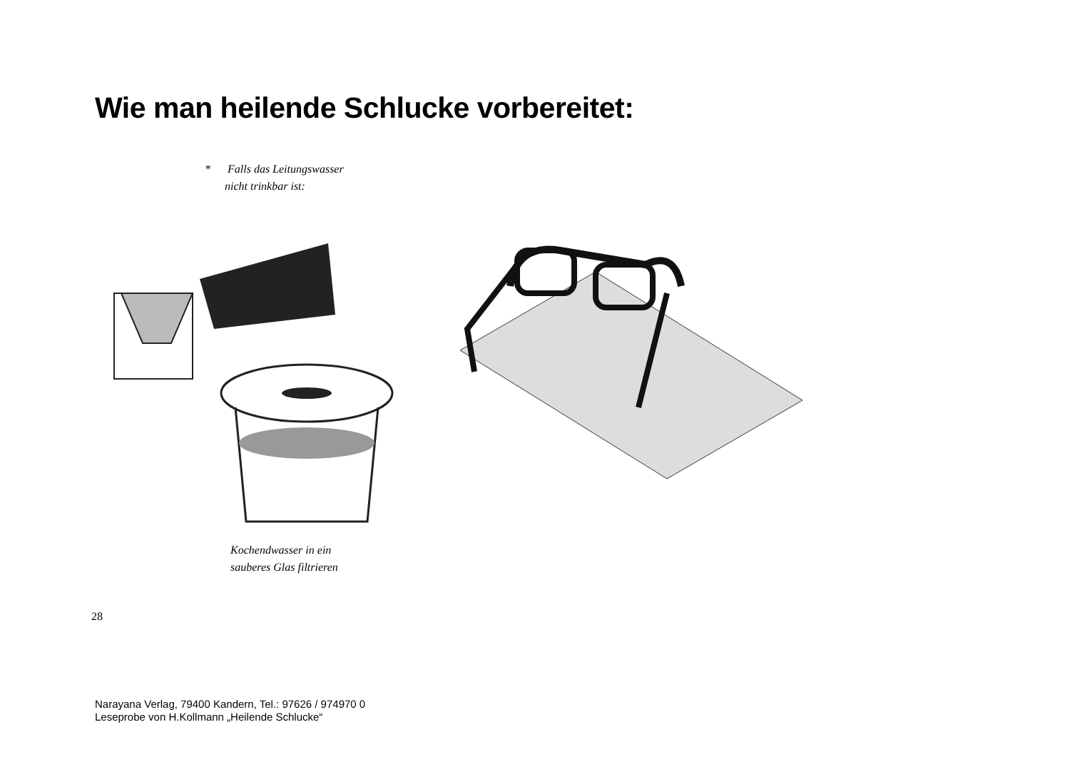Wie man heilende Schlucke vorbereitet:
* Falls das Leitungswasser
nicht trinkbar ist:
Kochendwasser in ein
sauberes Glas filtrieren
28
Narayana Verlag, 79400 Kandern, Tel.: 97626 / 974970 0
Leseprobe von H.Kollmann „Heilende Schlucke“